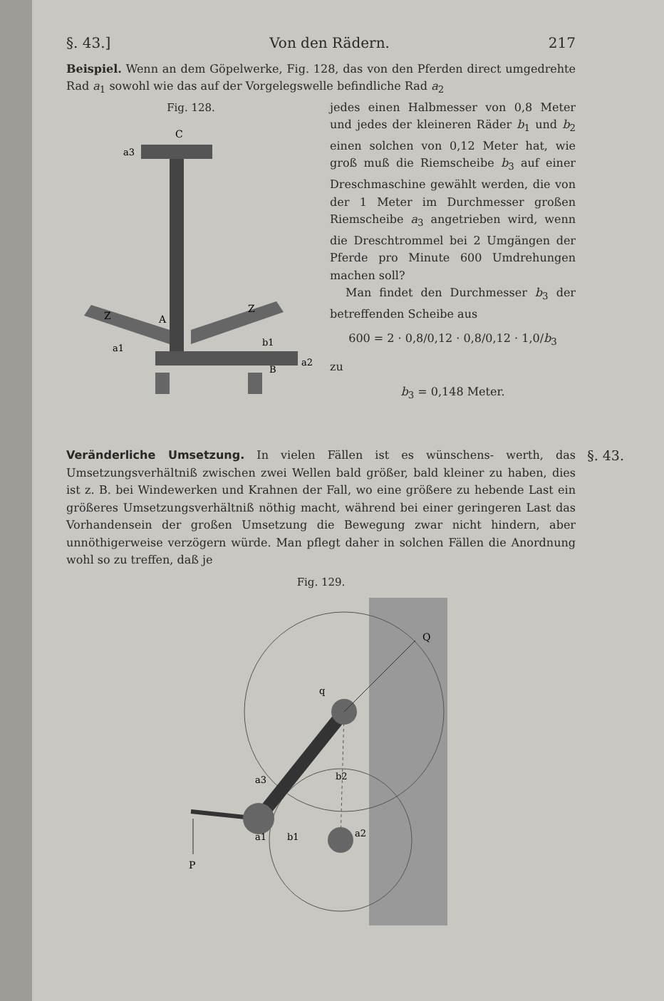§. 43.] Von den Rädern. 217
Beispiel. Wenn an dem Göpelwerke, Fig. 128, das von den Pferden direct umgedrehte Rad a<sub>1</sub> sowohl wie das auf der Vorgelegswelle befindliche Rad a<sub>2</sub>
Fig. 128.
C
a3
Z
A
Z
a1
b1
a2
B
jedes einen Halbmesser von 0,8 Meter und jedes der kleineren Räder b<sub>1</sub> und b<sub>2</sub> einen solchen von 0,12 Meter hat, wie groß muß die Riemscheibe b<sub>3</sub> auf einer Dreschmaschine gewählt werden, die von der 1 Meter im Durchmesser großen Riemscheibe a<sub>3</sub> angetrieben wird, wenn die Dreschtrommel bei 2 Umgängen der Pferde pro Minute 600 Umdrehungen machen soll?
Man findet den Durchmesser b<sub>3</sub> der betreffenden Scheibe aus
600 = 2 · 0,8/0,12 · 0,8/0,12 · 1,0/b<sub>3</sub>
zu
b<sub>3</sub> = 0,148 Meter.
§. 43.
Veränderliche Umsetzung. In vielen Fällen ist es wünschens- werth, das Umsetzungsverhältniß zwischen zwei Wellen bald größer, bald kleiner zu haben, dies ist z. B. bei Windewerken und Krahnen der Fall, wo eine größere zu hebende Last ein größeres Umsetzungsverhältniß nöthig macht, während bei einer geringeren Last das Vorhandensein der großen Umsetzung die Bewegung zwar nicht hindern, aber unnöthigerweise verzögern würde. Man pflegt daher in solchen Fällen die Anordnung wohl so zu treffen, daß je
Fig. 129.
Q
q
a3
b2
a1
b1
a2
P